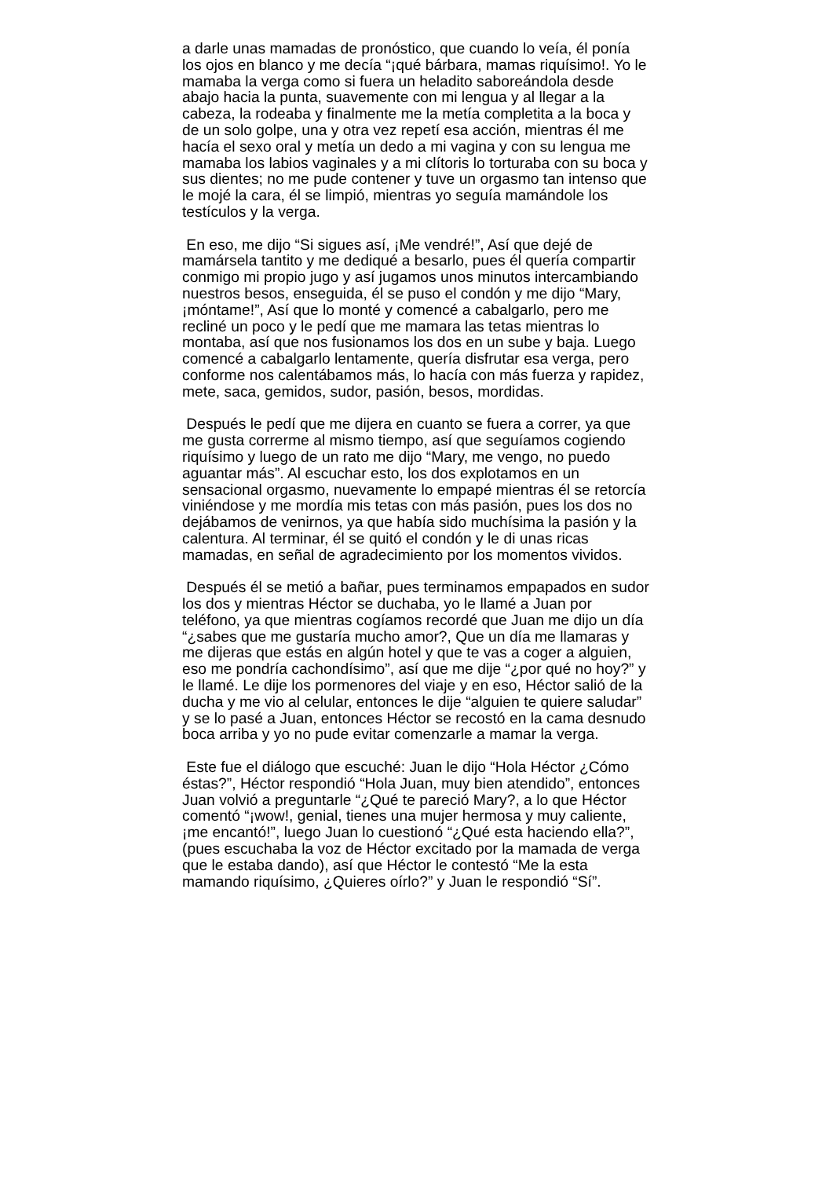a darle unas mamadas de pronóstico, que cuando lo veía, él ponía
los ojos en blanco y me decía “¡qué bárbara, mamas riquísimo!. Yo le
mamaba la verga como si fuera un heladito saboreándola desde
abajo hacia la punta, suavemente con mi lengua y al llegar a la
cabeza, la rodeaba y finalmente me la metía completita a la boca y
de un solo golpe, una y otra vez repetí esa acción, mientras él me
hacía el sexo oral y metía un dedo a mi vagina y con su lengua me
mamaba los labios vaginales y a mi clítoris lo torturaba con su boca y
sus dientes; no me pude contener y tuve un orgasmo tan intenso que
le mojé la cara, él se limpió, mientras yo seguía mamándole los
testículos y la verga.
En eso, me dijo “Si sigues así, ¡Me vendré!”, Así que dejé de
mamársela tantito y me dediqué a besarlo, pues él quería compartir
conmigo mi propio jugo y así jugamos unos minutos intercambiando
nuestros besos, enseguida, él se puso el condón y me dijo “Mary,
¡móntame!”, Así que lo monté y comencé a cabalgarlo, pero me
recliné un poco y le pedí que me mamara las tetas mientras lo
montaba, así que nos fusionamos los dos en un sube y baja. Luego
comencé a cabalgarlo lentamente, quería disfrutar esa verga, pero
conforme nos calentábamos más, lo hacía con más fuerza y rapidez,
mete, saca, gemidos, sudor, pasión, besos, mordidas.
Después le pedí que me dijera en cuanto se fuera a correr, ya que
me gusta correrme al mismo tiempo, así que seguíamos cogiendo
riquísimo y luego de un rato me dijo “Mary, me vengo, no puedo
aguantar más”. Al escuchar esto, los dos explotamos en un
sensacional orgasmo, nuevamente lo empapé mientras él se retorcía
viniéndose y me mordía mis tetas con más pasión, pues los dos no
dejábamos de venirnos, ya que había sido muchísima la pasión y la
calentura. Al terminar, él se quitó el condón y le di unas ricas
mamadas, en señal de agradecimiento por los momentos vividos.
Después él se metió a bañar, pues terminamos empapados en sudor
los dos y mientras Héctor se duchaba, yo le llamé a Juan por
teléfono, ya que mientras cogíamos recordé que Juan me dijo un día
“¿sabes que me gustaría mucho amor?, Que un día me llamaras y
me dijeras que estás en algún hotel y que te vas a coger a alguien,
eso me pondría cachondísimo”, así que me dije “¿por qué no hoy?” y
le llamé. Le dije los pormenores del viaje y en eso, Héctor salió de la
ducha y me vio al celular, entonces le dije “alguien te quiere saludar”
y se lo pasé a Juan, entonces Héctor se recostó en la cama desnudo
boca arriba y yo no pude evitar comenzarle a mamar la verga.
Este fue el diálogo que escuché: Juan le dijo “Hola Héctor ¿Cómo
éstas?”, Héctor respondió “Hola Juan, muy bien atendido”, entonces
Juan volvió a preguntarle “¿Qué te pareció Mary?, a lo que Héctor
comentó “¡wow!, genial, tienes una mujer hermosa y muy caliente,
¡me encantó!”, luego Juan lo cuestionó “¿Qué esta haciendo ella?”,
(pues escuchaba la voz de Héctor excitado por la mamada de verga
que le estaba dando), así que Héctor le contestó “Me la esta
mamando riquísimo, ¿Quieres oírlo?” y Juan le respondió “Sí”.